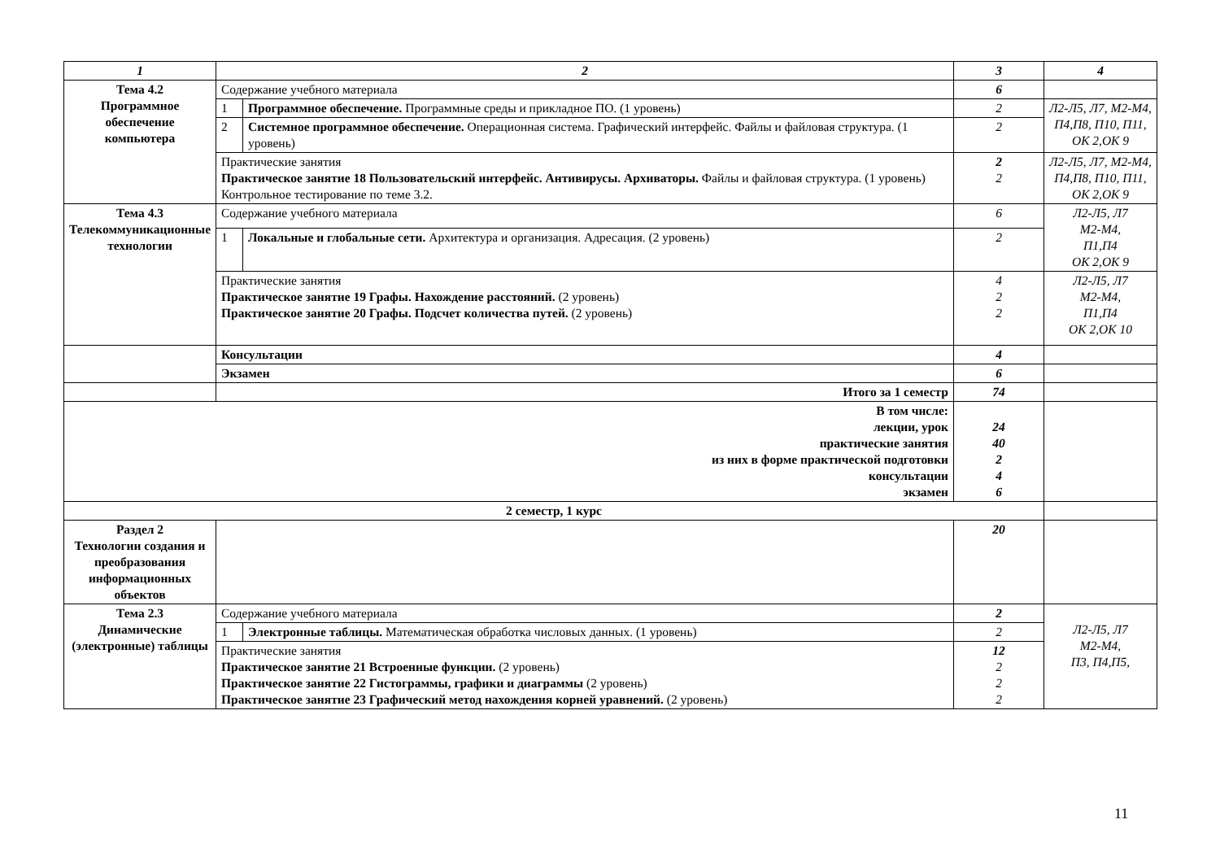| 1 | 2 | | 3 | 4 |
| --- | --- | --- | --- | --- |
| Тема 4.2 Программное обеспечение компьютера | Содержание учебного материала | | 6 | |
| | 1 | Программное обеспечение. Программные среды и прикладное ПО. (1 уровень) | 2 | Л2-Л5, Л7, М2-М4, П4,П8, П10, П11, ОК 2,ОК 9 |
| | 2 | Системное программное обеспечение. Операционная система. Графический интерфейс. Файлы и файловая структура. (1 уровень) | 2 | |
| | Практические занятия Практическое занятие 18 Пользовательский интерфейс. Антивирусы. Архиваторы. Файлы и файловая структура. (1 уровень) Контрольное тестирование по теме 3.2. | | 2 2 | Л2-Л5, Л7, М2-М4, П4,П8, П10, П11, ОК 2,ОК 9 |
| Тема 4.3 Телекоммуникационные технологии | Содержание учебного материала | | 6 | Л2-Л5, Л7 М2-М4, П1,П4 ОК 2,ОК 9 |
| | 1 | Локальные и глобальные сети. Архитектура и организация. Адресация. (2 уровень) | 2 | |
| | Практические занятия Практическое занятие 19 Графы. Нахождение расстояний. (2 уровень) Практическое занятие 20 Графы. Подсчет количества путей. (2 уровень) | | 4 2 2 | Л2-Л5, Л7 М2-М4, П1,П4 ОК 2,ОК 10 |
| | Консультации | | 4 | |
| | Экзамен | | 6 | |
| | Итого за 1 семестр | | 74 | |
| В том числе: лекции, урок практические занятия из них в форме практической подготовки консультации экзамен | | | 24 40 2 4 6 | |
| 2 семестр, 1 курс | | | | |
| Раздел 2 Технологии создания и преобразования информационных объектов | | | 20 | |
| Тема 2.3 Динамические (электронные) таблицы | Содержание учебного материала | | 2 | Л2-Л5, Л7 М2-М4, П3, П4,П5, |
| | 1 | Электронные таблицы. Математическая обработка числовых данных. (1 уровень) | 2 | |
| | Практические занятия Практическое занятие 21 Встроенные функции. (2 уровень) Практическое занятие 22 Гистограммы, графики и диаграммы (2 уровень) Практическое занятие 23 Графический метод нахождения корней уравнений. (2 уровень) | | 12 2 2 2 | |
11